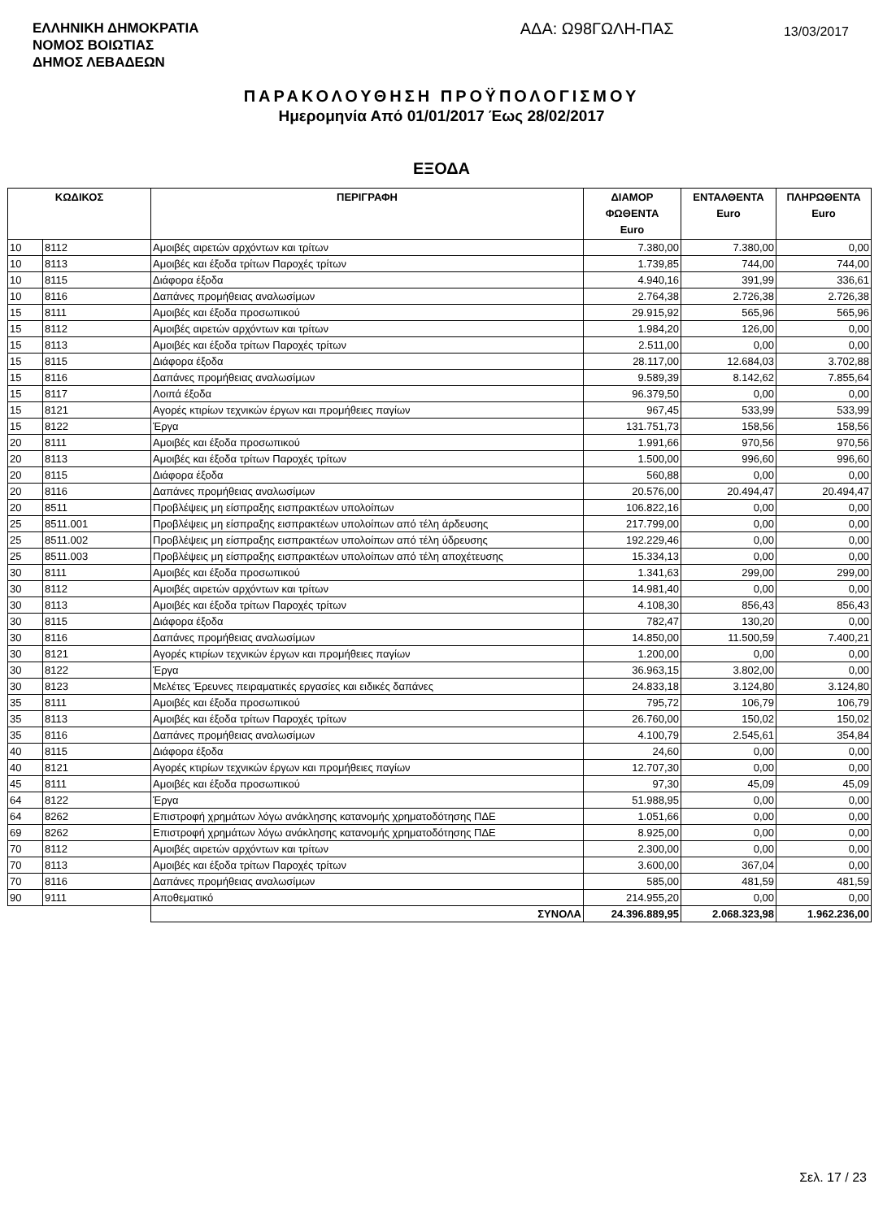ΕΛΛΗΝΙΚΗ ΔΗΜΟΚΡΑΤΙΑ
ΝΟΜΟΣ ΒΟΙΩΤΙΑΣ
ΔΗΜΟΣ ΛΕΒΑΔΕΩΝ
ΑΔΑ: Ω98ΓΩΛΗ-ΠΑΣ
13/03/2017
ΠΑΡΑΚΟΛΟΥΘΗΣΗ ΠΡΟΫΠΟΛΟΓΙΣΜΟΥ
Ημερομηνία Από 01/01/2017 Έως 28/02/2017
ΕΞΟΔΑ
| ΚΩΔΙΚΟΣ | | ΠΕΡΙΓΡΑΦΗ | ΔΙΑΜΟΡ ΦΩΘΕΝΤΑ Euro | ΕΝΤΑΛΘΕΝΤΑ Euro | ΠΛΗΡΩΘΕΝΤΑ Euro |
| --- | --- | --- | --- | --- | --- |
| 10 | 8112 | Αμοιβές αιρετών αρχόντων και τρίτων | 7.380,00 | 7.380,00 | 0,00 |
| 10 | 8113 | Αμοιβές και έξοδα τρίτων Παροχές τρίτων | 1.739,85 | 744,00 | 744,00 |
| 10 | 8115 | Διάφορα έξοδα | 4.940,16 | 391,99 | 336,61 |
| 10 | 8116 | Δαπάνες προμήθειας αναλωσίμων | 2.764,38 | 2.726,38 | 2.726,38 |
| 15 | 8111 | Αμοιβές και έξοδα προσωπικού | 29.915,92 | 565,96 | 565,96 |
| 15 | 8112 | Αμοιβές αιρετών αρχόντων και τρίτων | 1.984,20 | 126,00 | 0,00 |
| 15 | 8113 | Αμοιβές και έξοδα τρίτων Παροχές τρίτων | 2.511,00 | 0,00 | 0,00 |
| 15 | 8115 | Διάφορα έξοδα | 28.117,00 | 12.684,03 | 3.702,88 |
| 15 | 8116 | Δαπάνες προμήθειας αναλωσίμων | 9.589,39 | 8.142,62 | 7.855,64 |
| 15 | 8117 | Λοιπά έξοδα | 96.379,50 | 0,00 | 0,00 |
| 15 | 8121 | Αγορές κτιρίων τεχνικών έργων και προμήθειες παγίων | 967,45 | 533,99 | 533,99 |
| 15 | 8122 | Έργα | 131.751,73 | 158,56 | 158,56 |
| 20 | 8111 | Αμοιβές και έξοδα προσωπικού | 1.991,66 | 970,56 | 970,56 |
| 20 | 8113 | Αμοιβές και έξοδα τρίτων Παροχές τρίτων | 1.500,00 | 996,60 | 996,60 |
| 20 | 8115 | Διάφορα έξοδα | 560,88 | 0,00 | 0,00 |
| 20 | 8116 | Δαπάνες προμήθειας αναλωσίμων | 20.576,00 | 20.494,47 | 20.494,47 |
| 20 | 8511 | Προβλέψεις μη είσπραξης εισπρακτέων υπολοίπων | 106.822,16 | 0,00 | 0,00 |
| 25 | 8511.001 | Προβλέψεις μη είσπραξης εισπρακτέων υπολοίπων από τέλη άρδευσης | 217.799,00 | 0,00 | 0,00 |
| 25 | 8511.002 | Προβλέψεις μη είσπραξης εισπρακτέων υπολοίπων από τέλη ύδρευσης | 192.229,46 | 0,00 | 0,00 |
| 25 | 8511.003 | Προβλέψεις μη είσπραξης εισπρακτέων υπολοίπων από τέλη αποχέτευσης | 15.334,13 | 0,00 | 0,00 |
| 30 | 8111 | Αμοιβές και έξοδα προσωπικού | 1.341,63 | 299,00 | 299,00 |
| 30 | 8112 | Αμοιβές αιρετών αρχόντων και τρίτων | 14.981,40 | 0,00 | 0,00 |
| 30 | 8113 | Αμοιβές και έξοδα τρίτων Παροχές τρίτων | 4.108,30 | 856,43 | 856,43 |
| 30 | 8115 | Διάφορα έξοδα | 782,47 | 130,20 | 0,00 |
| 30 | 8116 | Δαπάνες προμήθειας αναλωσίμων | 14.850,00 | 11.500,59 | 7.400,21 |
| 30 | 8121 | Αγορές κτιρίων τεχνικών έργων και προμήθειες παγίων | 1.200,00 | 0,00 | 0,00 |
| 30 | 8122 | Έργα | 36.963,15 | 3.802,00 | 0,00 |
| 30 | 8123 | Μελέτες Έρευνες πειραματικές εργασίες και ειδικές δαπάνες | 24.833,18 | 3.124,80 | 3.124,80 |
| 35 | 8111 | Αμοιβές και έξοδα προσωπικού | 795,72 | 106,79 | 106,79 |
| 35 | 8113 | Αμοιβές και έξοδα τρίτων Παροχές τρίτων | 26.760,00 | 150,02 | 150,02 |
| 35 | 8116 | Δαπάνες προμήθειας αναλωσίμων | 4.100,79 | 2.545,61 | 354,84 |
| 40 | 8115 | Διάφορα έξοδα | 24,60 | 0,00 | 0,00 |
| 40 | 8121 | Αγορές κτιρίων τεχνικών έργων και προμήθειες παγίων | 12.707,30 | 0,00 | 0,00 |
| 45 | 8111 | Αμοιβές και έξοδα προσωπικού | 97,30 | 45,09 | 45,09 |
| 64 | 8122 | Έργα | 51.988,95 | 0,00 | 0,00 |
| 64 | 8262 | Επιστροφή χρημάτων λόγω ανάκλησης κατανομής χρηματοδότησης ΠΔΕ | 1.051,66 | 0,00 | 0,00 |
| 69 | 8262 | Επιστροφή χρημάτων λόγω ανάκλησης κατανομής χρηματοδότησης ΠΔΕ | 8.925,00 | 0,00 | 0,00 |
| 70 | 8112 | Αμοιβές αιρετών αρχόντων και τρίτων | 2.300,00 | 0,00 | 0,00 |
| 70 | 8113 | Αμοιβές και έξοδα τρίτων Παροχές τρίτων | 3.600,00 | 367,04 | 0,00 |
| 70 | 8116 | Δαπάνες προμήθειας αναλωσίμων | 585,00 | 481,59 | 481,59 |
| 90 | 9111 | Αποθεματικό | 214.955,20 | 0,00 | 0,00 |
| | | ΣΥΝΟΛΑ | 24.396.889,95 | 2.068.323,98 | 1.962.236,00 |
Σελ. 17 / 23